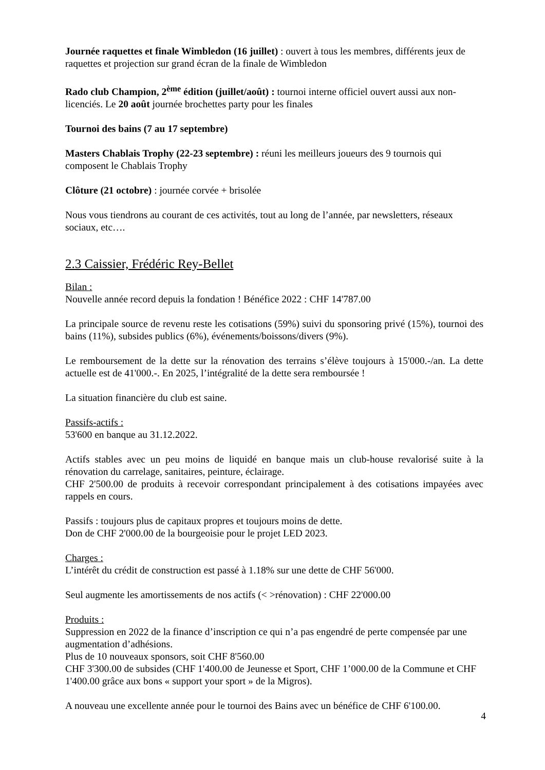Journée raquettes et finale Wimbledon (16 juillet) : ouvert à tous les membres, différents jeux de raquettes et projection sur grand écran de la finale de Wimbledon
Rado club Champion, 2<sup>ème</sup> édition (juillet/août) : tournoi interne officiel ouvert aussi aux non-licenciés. Le 20 août journée brochettes party pour les finales
Tournoi des bains (7 au 17 septembre)
Masters Chablais Trophy (22-23 septembre) : réuni les meilleurs joueurs des 9 tournois qui composent le Chablais Trophy
Clôture (21 octobre) : journée corvée + brisolée
Nous vous tiendrons au courant de ces activités, tout au long de l’année, par newsletters, réseaux sociaux, etc….
2.3 Caissier, Frédéric Rey-Bellet
Bilan :
Nouvelle année record depuis la fondation ! Bénéfice 2022 : CHF 14'787.00
La principale source de revenu reste les cotisations (59%) suivi du sponsoring privé (15%), tournoi des bains (11%), subsides publics (6%), événements/boissons/divers (9%).
Le remboursement de la dette sur la rénovation des terrains s’élève toujours à 15'000.-/an. La dette actuelle est de 41'000.-. En 2025, l’intégralité de la dette sera remboursée !
La situation financière du club est saine.
Passifs-actifs :
53'600 en banque au 31.12.2022.
Actifs stables avec un peu moins de liquidé en banque mais un club-house revalorisé suite à la rénovation du carrelage, sanitaires, peinture, éclairage.
CHF 2'500.00 de produits à recevoir correspondant principalement à des cotisations impayées avec rappels en cours.
Passifs : toujours plus de capitaux propres et toujours moins de dette.
Don de CHF 2'000.00 de la bourgeoisie pour le projet LED 2023.
Charges :
L’intérêt du crédit de construction est passé à 1.18% sur une dette de CHF 56'000.
Seul augmente les amortissements de nos actifs (< >rénovation) : CHF 22'000.00
Produits :
Suppression en 2022 de la finance d’inscription ce qui n’a pas engendré de perte compensée par une augmentation d’adhésions.
Plus de 10 nouveaux sponsors, soit CHF 8'560.00
CHF 3'300.00 de subsides (CHF 1'400.00 de Jeunesse et Sport, CHF 1’000.00 de la Commune et CHF 1'400.00 grâce aux bons « support your sport » de la Migros).
A nouveau une excellente année pour le tournoi des Bains avec un bénéfice de CHF 6'100.00.
4